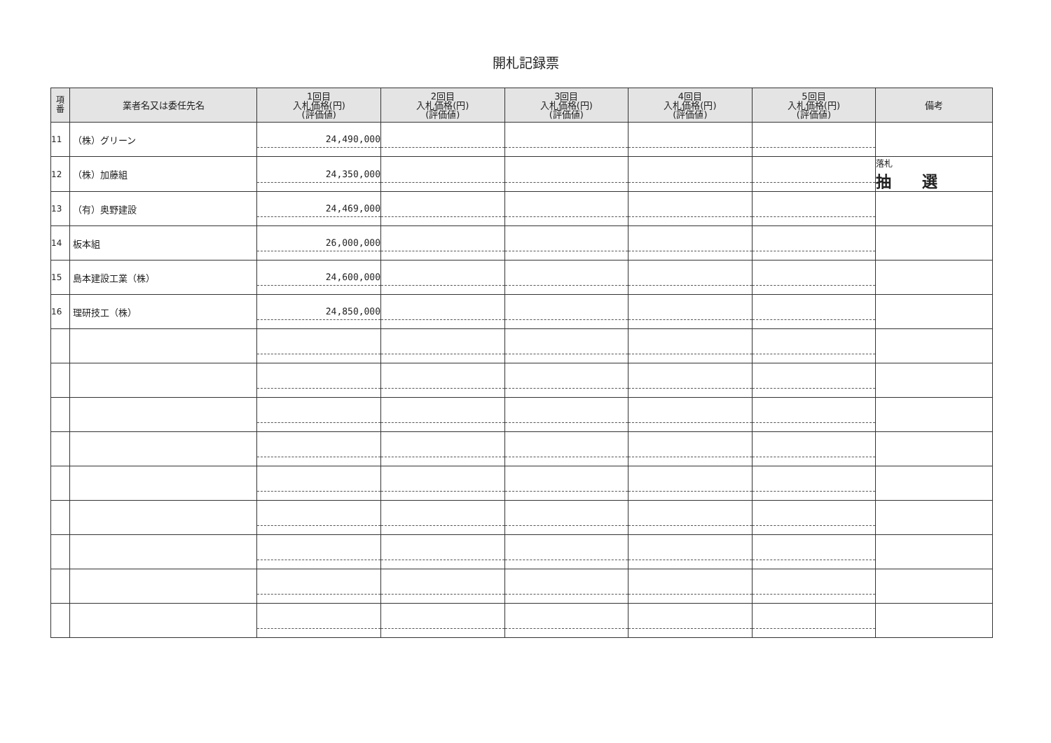開札記録票
| 項 番 | 業者名又は委任先名 | 1回目 入札価格(円) (評価値) | 2回目 入札価格(円) (評価値) | 3回目 入札価格(円) (評価値) | 4回目 入札価格(円) (評価値) | 5回目 入札価格(円) (評価値) | 備考 |
| --- | --- | --- | --- | --- | --- | --- | --- |
| 11 | （株）グリーン | 24,490,000 | | | | | |
| 12 | （株）加藤組 | 24,350,000 | | | | | 落札 抽 選 |
| 13 | （有）奥野建設 | 24,469,000 | | | | | |
| 14 | 板本組 | 26,000,000 | | | | | |
| 15 | 島本建設工業（株） | 24,600,000 | | | | | |
| 16 | 理研技工（株） | 24,850,000 | | | | | |